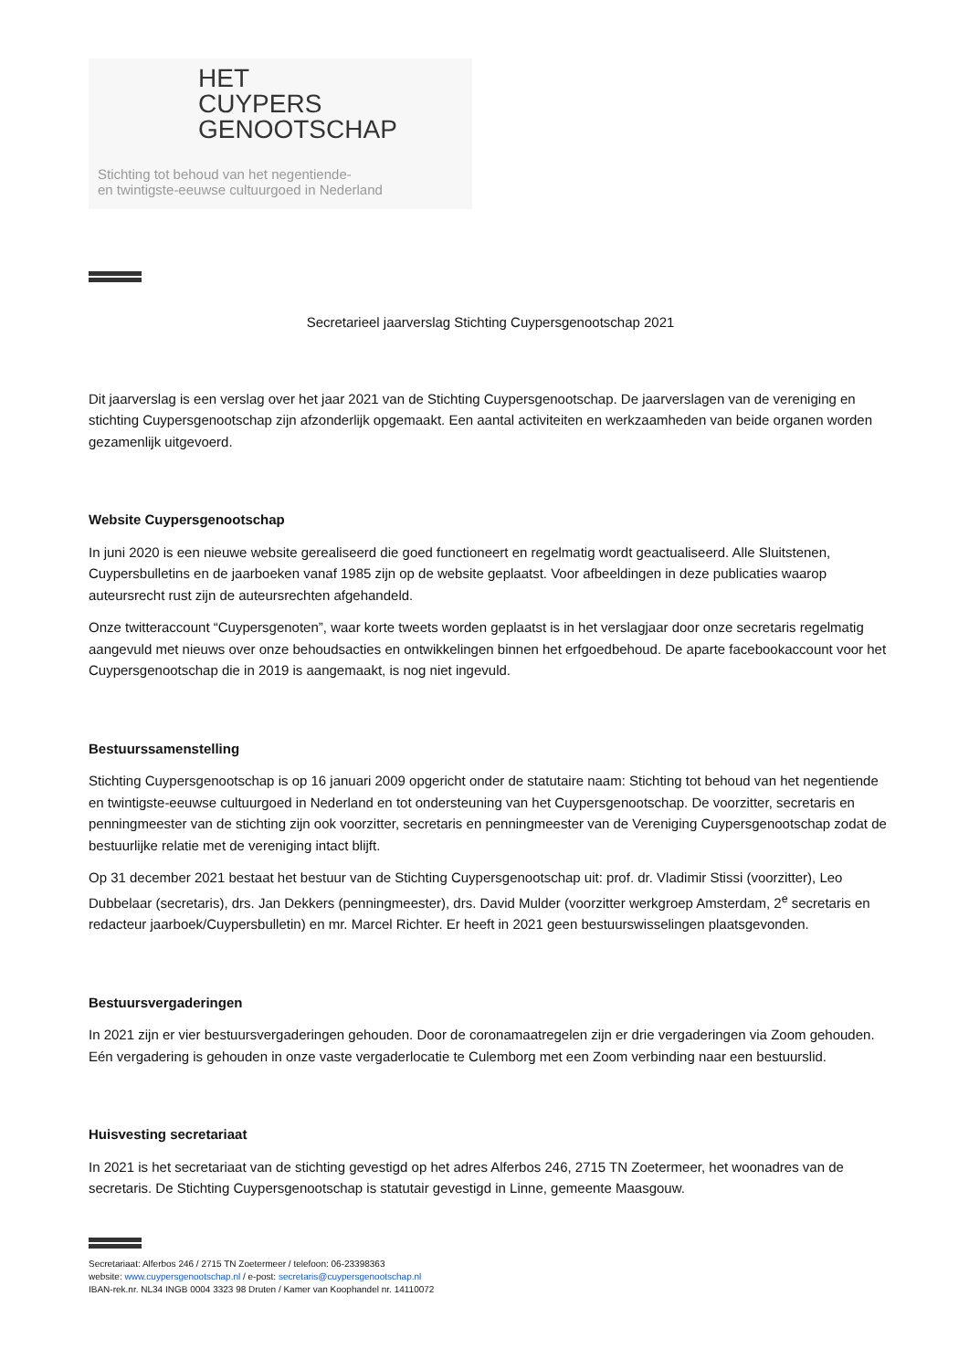HET
CUYPERS
GENOOTSCHAP
Stichting tot behoud van het negentiende-
en twintigste-eeuwse cultuurgoed in Nederland
Secretarieel jaarverslag Stichting Cuypersgenootschap 2021
Dit jaarverslag is een verslag over het jaar 2021 van de Stichting Cuypersgenootschap. De jaarverslagen van de vereniging en stichting Cuypersgenootschap zijn afzonderlijk opgemaakt. Een aantal activiteiten en werkzaamheden van beide organen worden gezamenlijk uitgevoerd.
Website Cuypersgenootschap
In juni 2020 is een nieuwe website gerealiseerd die goed functioneert en regelmatig wordt geactualiseerd. Alle Sluitstenen, Cuypersbulletins en de jaarboeken vanaf 1985 zijn op de website geplaatst. Voor afbeeldingen in deze publicaties waarop auteursrecht rust zijn de auteursrechten afgehandeld.
Onze twitteraccount “Cuypersgenoten”, waar korte tweets worden geplaatst is in het verslagjaar door onze secretaris regelmatig aangevuld met nieuws over onze behoudsacties en ontwikkelingen binnen het erfgoedbehoud. De aparte facebookaccount voor het Cuypersgenootschap die in 2019 is aangemaakt, is nog niet ingevuld.
Bestuurssamenstelling
Stichting Cuypersgenootschap is op 16 januari 2009 opgericht onder de statutaire naam: Stichting tot behoud van het negentiende en twintigste-eeuwse cultuurgoed in Nederland en tot ondersteuning van het Cuypersgenootschap. De voorzitter, secretaris en penningmeester van de stichting zijn ook voorzitter, secretaris en penningmeester van de Vereniging Cuypersgenootschap zodat de bestuurlijke relatie met de vereniging intact blijft.
Op 31 december 2021 bestaat het bestuur van de Stichting Cuypersgenootschap uit: prof. dr. Vladimir Stissi (voorzitter), Leo Dubbelaar (secretaris), drs. Jan Dekkers (penningmeester), drs. David Mulder (voorzitter werkgroep Amsterdam, 2<sup>e</sup> secretaris en redacteur jaarboek/Cuypersbulletin) en mr. Marcel Richter. Er heeft in 2021 geen bestuurswisselingen plaatsgevonden.
Bestuursvergaderingen
In 2021 zijn er vier bestuursvergaderingen gehouden. Door de coronamaatregelen zijn er drie vergaderingen via Zoom gehouden. Eén vergadering is gehouden in onze vaste vergaderlocatie te Culemborg met een Zoom verbinding naar een bestuurslid.
Huisvesting secretariaat
In 2021 is het secretariaat van de stichting gevestigd op het adres Alferbos 246, 2715 TN Zoetermeer, het woonadres van de secretaris. De Stichting Cuypersgenootschap is statutair gevestigd in Linne, gemeente Maasgouw.
Secretariaat: Alferbos 246 / 2715 TN Zoetermeer / telefoon: 06-23398363
website: www.cuypersgenootschap.nl / e-post: secretaris@cuypersgenootschap.nl
IBAN-rek.nr. NL34 INGB 0004 3323 98 Druten / Kamer van Koophandel nr. 14110072